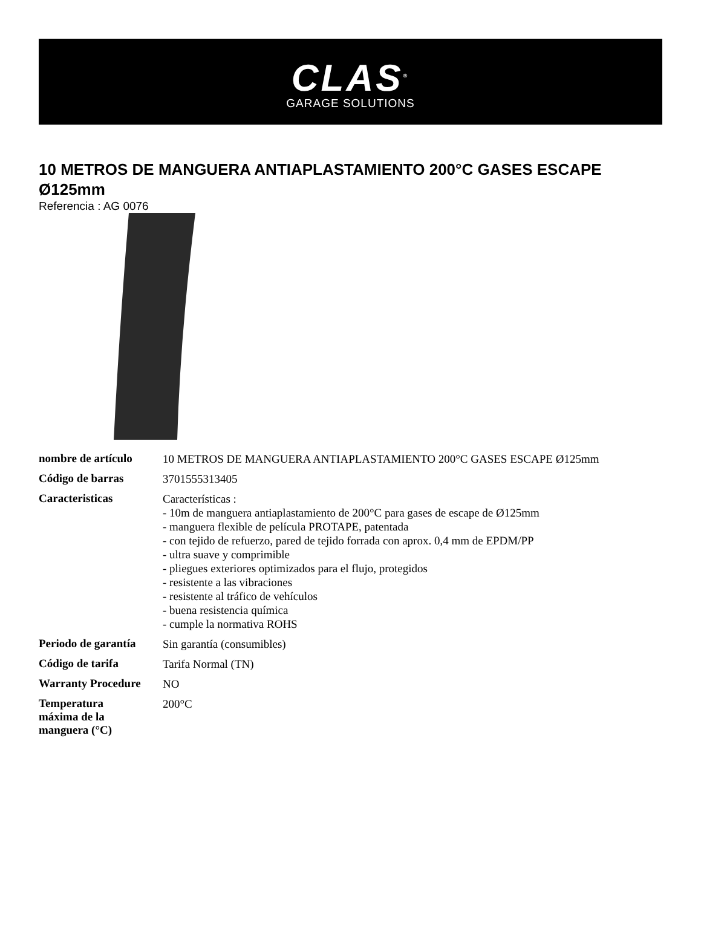CLAS<sup>®</sup>
GARAGE SOLUTIONS
10 METROS DE MANGUERA ANTIAPLASTAMIENTO 200°C GASES ESCAPE Ø125mm
Referencia : AG 0076
| nombre de artículo | 10 METROS DE MANGUERA ANTIAPLASTAMIENTO 200°C GASES ESCAPE Ø125mm |
| Código de barras | 3701555313405 |
| Caracteristicas | Características : - 10m de manguera antiaplastamiento de 200°C para gases de escape de Ø125mm - manguera flexible de película PROTAPE, patentada - con tejido de refuerzo, pared de tejido forrada con aprox. 0,4 mm de EPDM/PP - ultra suave y comprimible - pliegues exteriores optimizados para el flujo, protegidos - resistente a las vibraciones - resistente al tráfico de vehículos - buena resistencia química - cumple la normativa ROHS |
| Periodo de garantía | Sin garantía (consumibles) |
| Código de tarifa | Tarifa Normal (TN) |
| Warranty Procedure | NO |
| Temperatura máxima de la manguera (°C) | 200°C |